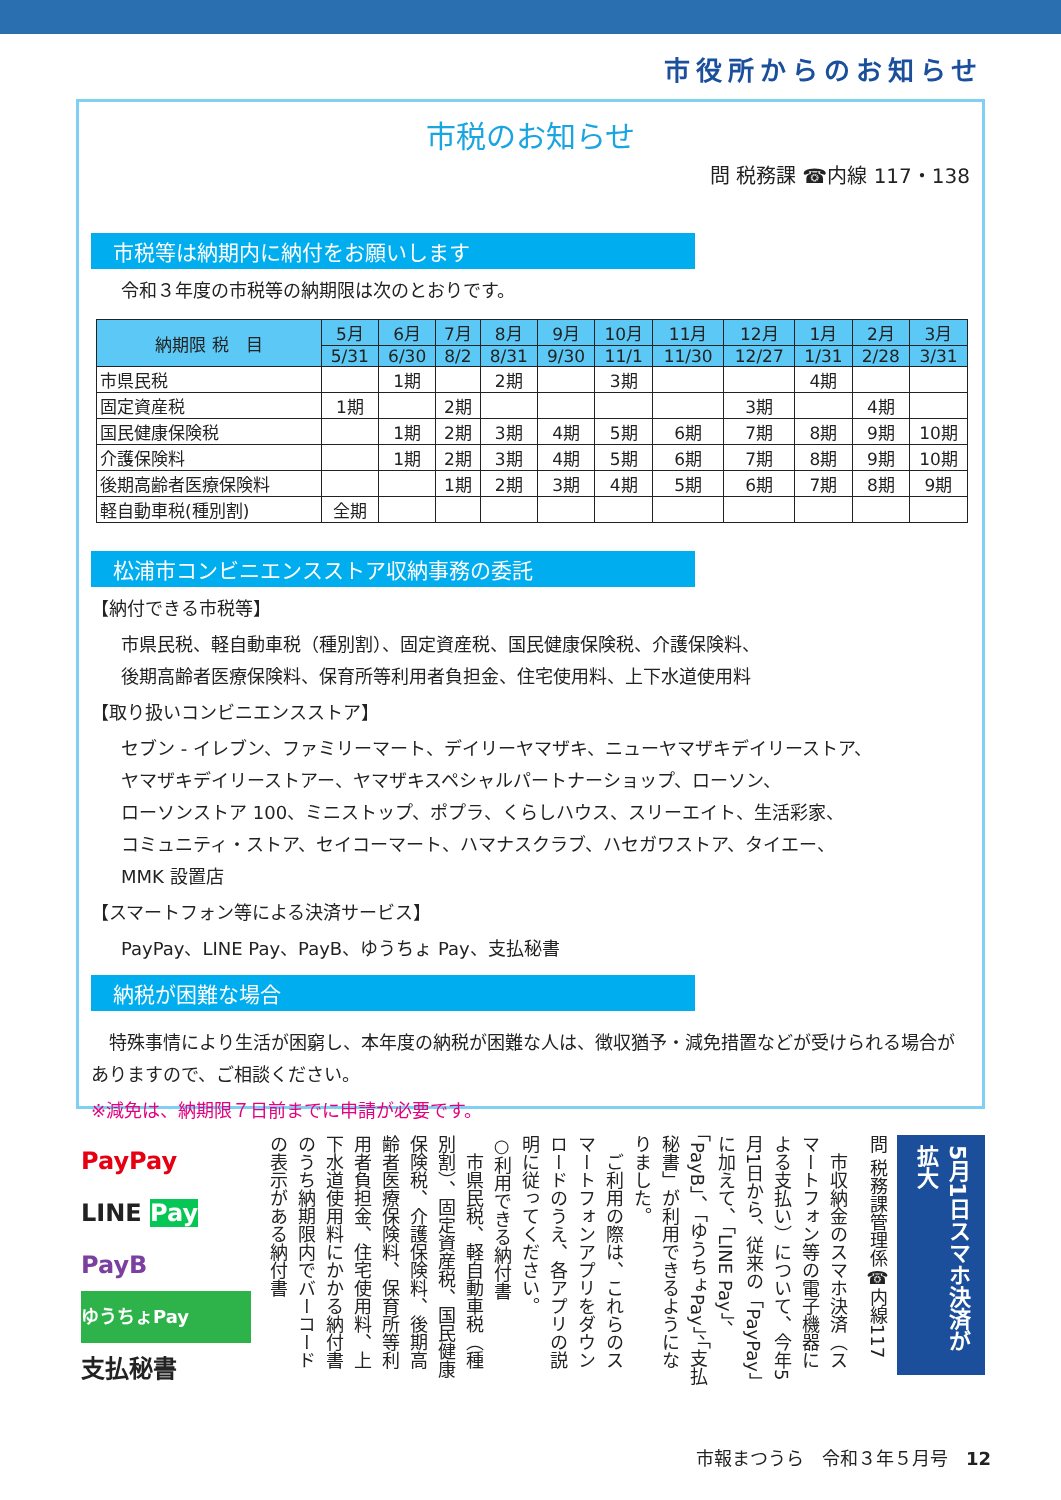市役所からのお知らせ
市税のお知らせ
問 税務課 ☎内線 117・138
市税等は納期内に納付をお願いします
令和３年度の市税等の納期限は次のとおりです。
| 納期限 税 目 | 5月 | 6月 | 7月 | 8月 | 9月 | 10月 | 11月 | 12月 | 1月 | 2月 | 3月 |
| --- | --- | --- | --- | --- | --- | --- | --- | --- | --- | --- | --- |
| | 5/31 | 6/30 | 8/2 | 8/31 | 9/30 | 11/1 | 11/30 | 12/27 | 1/31 | 2/28 | 3/31 |
| 市県民税 | | 1期 | | 2期 | | 3期 | | | 4期 | | |
| 固定資産税 | 1期 | | 2期 | | | | | 3期 | | 4期 | |
| 国民健康保険税 | | 1期 | 2期 | 3期 | 4期 | 5期 | 6期 | 7期 | 8期 | 9期 | 10期 |
| 介護保険料 | | 1期 | 2期 | 3期 | 4期 | 5期 | 6期 | 7期 | 8期 | 9期 | 10期 |
| 後期高齢者医療保険料 | | | 1期 | 2期 | 3期 | 4期 | 5期 | 6期 | 7期 | 8期 | 9期 |
| 軽自動車税(種別割) | 全期 | | | | | | | | | | |
松浦市コンビニエンスストア収納事務の委託
【納付できる市税等】
市県民税、軽自動車税（種別割）、固定資産税、国民健康保険税、介護保険料、
後期高齢者医療保険料、保育所等利用者負担金、住宅使用料、上下水道使用料
【取り扱いコンビニエンスストア】
セブン - イレブン、ファミリーマート、デイリーヤマザキ、ニューヤマザキデイリーストア、
ヤマザキデイリーストアー、ヤマザキスペシャルパートナーショップ、ローソン、
ローソンストア 100、ミニストップ、ポプラ、くらしハウス、スリーエイト、生活彩家、
コミュニティ・ストア、セイコーマート、ハマナスクラブ、ハセガワストア、タイエー、
MMK 設置店
【スマートフォン等による決済サービス】
PayPay、LINE Pay、PayB、ゆうちょ Pay、支払秘書
納税が困難な場合
　特殊事情により生活が困窮し、本年度の納税が困難な人は、徴収猶予・減免措置などが受けられる場合がありますので、ご相談ください。
※減免は、納期限７日前までに申請が必要です。
5月1日スマホ決済が拡大
問 税務課管理係☎内線117
　市収納金のスマホ決済（スマートフォン等の電子機器による支払い）について、今年5月1日から、従来の「PayPay」に加えて、「LINE Pay」、「PayB」、「ゆうちょPay」、「支払秘書」が利用できるようになりました。
　ご利用の際は、これらのスマートフォンアプリをダウンロードのうえ、各アプリの説明に従ってください。
○利用できる納付書
　市県民税、軽自動車税（種別割）、固定資産税、国民健康保険税、介護保険料、後期高齢者医療保険料、保育所等利用者負担金、住宅使用料、上下水道使用料にかかる納付書のうち納期限内でバーコードの表示がある納付書
PayPay
LINE Pay
PayB
ゆうちょPay
支払秘書
市報まつうら　令和３年５月号　12